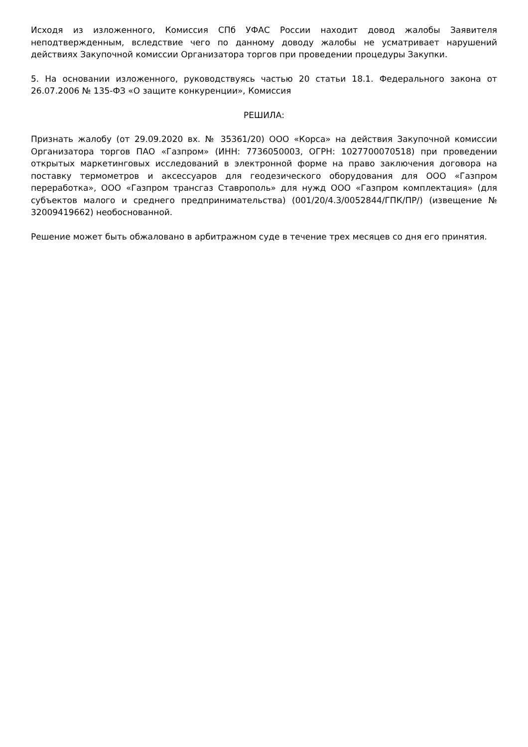Исходя из изложенного, Комиссия СПб УФАС России находит довод жалобы Заявителя неподтвержденным, вследствие чего по данному доводу жалобы не усматривает нарушений действиях Закупочной комиссии Организатора торгов при проведении процедуры Закупки.
5. На основании изложенного, руководствуясь частью 20 статьи 18.1. Федерального закона от 26.07.2006 № 135-ФЗ «О защите конкуренции», Комиссия
РЕШИЛА:
Признать жалобу (от 29.09.2020 вх. № 35361/20) ООО «Корса» на действия Закупочной комиссии Организатора торгов ПАО «Газпром» (ИНН: 7736050003, ОГРН: 1027700070518) при проведении открытых маркетинговых исследований в электронной форме на право заключения договора на поставку термометров и аксессуаров для геодезического оборудования для ООО «Газпром переработка», ООО «Газпром трансгаз Ставрополь» для нужд ООО «Газпром комплектация» (для субъектов малого и среднего предпринимательства) (001/20/4.3/0052844/ГПК/ПР/) (извещение № 32009419662) необоснованной.
Решение может быть обжаловано в арбитражном суде в течение трех месяцев со дня его принятия.